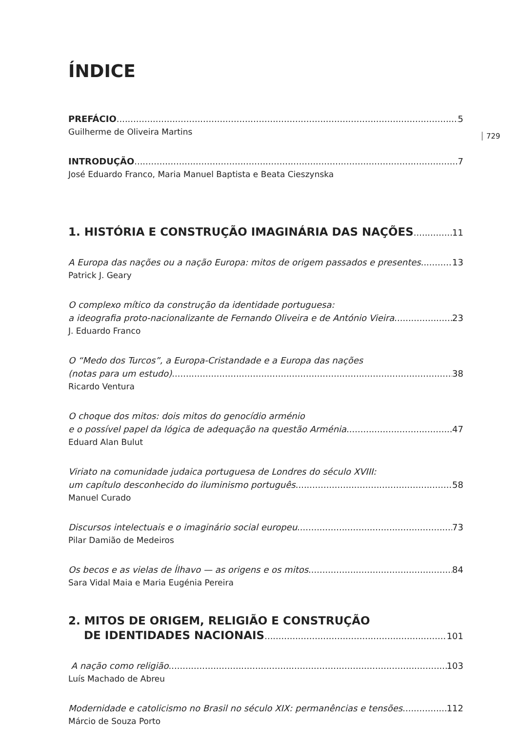729
ÍNDICE
PREFÁCIO 5
Guilherme de Oliveira Martins
INTRODUÇÃO 7
José Eduardo Franco, Maria Manuel Baptista e Beata Cieszynska
1. HISTÓRIA E CONSTRUÇÃO IMAGINÁRIA DAS NAÇÕES 11
A Europa das nações ou a nação Europa: mitos de origem passados e presentes 13
Patrick J. Geary
O complexo mítico da construção da identidade portuguesa:
a ideografia proto-nacionalizante de Fernando Oliveira e de António Vieira 23
J. Eduardo Franco
O “Medo dos Turcos”, a Europa-Cristandade e a Europa das nações
(notas para um estudo) 38
Ricardo Ventura
O choque dos mitos: dois mitos do genocídio arménio
e o possível papel da lógica de adequação na questão Arménia 47
Eduard Alan Bulut
Viriato na comunidade judaica portuguesa de Londres do século XVIII:
um capítulo desconhecido do iluminismo português 58
Manuel Curado
Discursos intelectuais e o imaginário social europeu 73
Pilar Damião de Medeiros
Os becos e as vielas de Ílhavo — as origens e os mitos 84
Sara Vidal Maia e Maria Eugénia Pereira
2. MITOS DE ORIGEM, RELIGIÃO E CONSTRUÇÃO
DE IDENTIDADES NACIONAIS 101
A nação como religião 103
Luís Machado de Abreu
Modernidade e catolicismo no Brasil no século XIX: permanências e tensões 112
Márcio de Souza Porto